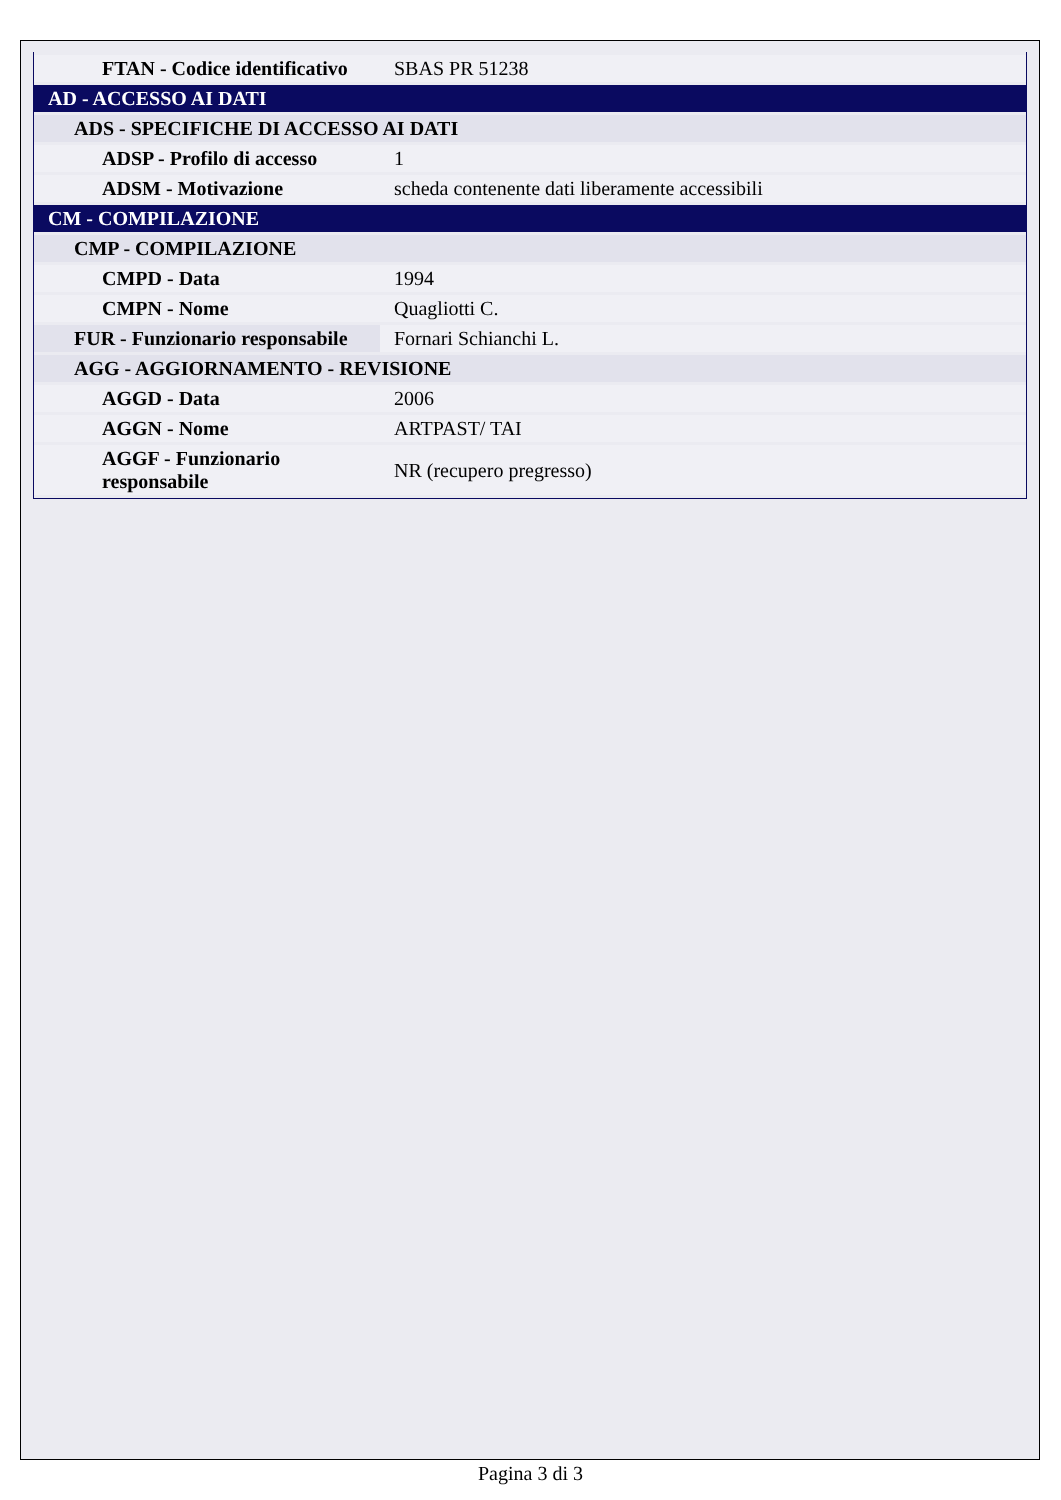| FTAN - Codice identificativo | SBAS PR 51238 |
| AD - ACCESSO AI DATI | |
| ADS - SPECIFICHE DI ACCESSO AI DATI | |
| ADSP - Profilo di accesso | 1 |
| ADSM - Motivazione | scheda contenente dati liberamente accessibili |
| CM - COMPILAZIONE | |
| CMP - COMPILAZIONE | |
| CMPD - Data | 1994 |
| CMPN - Nome | Quagliotti C. |
| FUR - Funzionario responsabile | Fornari Schianchi L. |
| AGG - AGGIORNAMENTO - REVISIONE | |
| AGGD - Data | 2006 |
| AGGN - Nome | ARTPAST/ TAI |
| AGGF - Funzionario responsabile | NR (recupero pregresso) |
Pagina 3 di 3